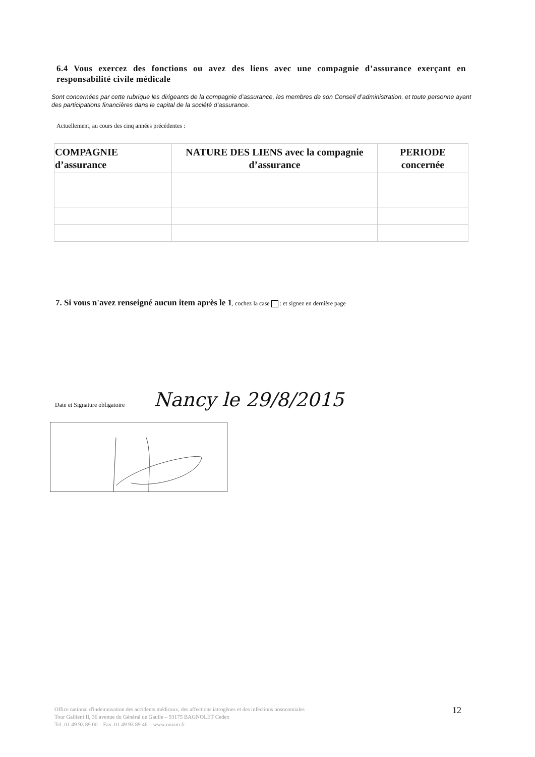6.4 Vous exercez des fonctions ou avez des liens avec une compagnie d’assurance exerçant en responsabilité civile médicale
Sont concernées par cette rubrique les dirigeants de la compagnie d’assurance, les membres de son Conseil d’administration, et toute personne ayant des participations financières dans le capital de la société d’assurance.
Actuellement, au cours des cinq années précédentes :
| COMPAGNIE d’assurance | NATURE DES LIENS avec la compagnie d’assurance | PERIODE concernée |
| --- | --- | --- |
7. Si vous n'avez renseigné aucun item après le 1, cochez la case : et signez en dernière page
Date et Signature obligatoire Nancy le 29/8/2015
Office national d'indemnisation des accidents médicaux, des affections iatrogènes et des infections nosocomiales
Tour Gallieni II, 36 avenue du Général de Gaulle – 93175 BAGNOLET Cedex
Tel. 01 49 93 89 00 – Fax. 01 49 93 89 46 – www.oniam.fr
12